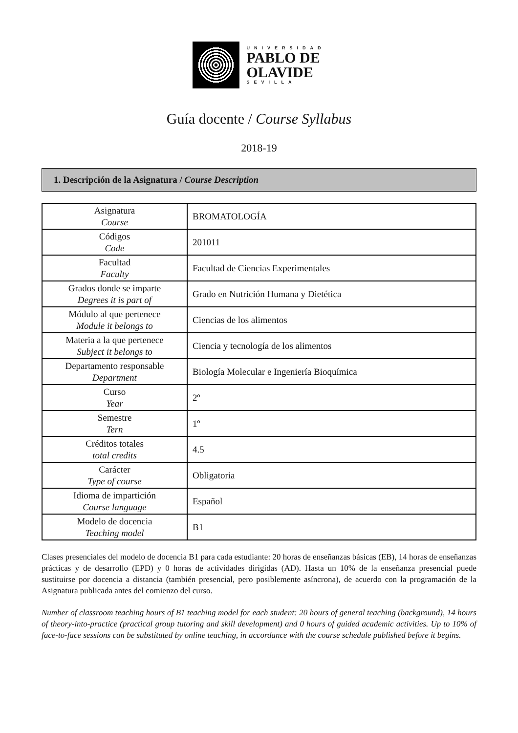UNIVERSIDAD
PABLO DE
OLAVIDE
SEVILLA
Guía docente / Course Syllabus
2018-19
1. Descripción de la Asignatura / Course Description
| Asignatura Course | BROMATOLOGÍA |
| Códigos Code | 201011 |
| Facultad Faculty | Facultad de Ciencias Experimentales |
| Grados donde se imparte Degrees it is part of | Grado en Nutrición Humana y Dietética |
| Módulo al que pertenece Module it belongs to | Ciencias de los alimentos |
| Materia a la que pertenece Subject it belongs to | Ciencia y tecnología de los alimentos |
| Departamento responsable Department | Biología Molecular e Ingeniería Bioquímica |
| Curso Year | 2º |
| Semestre Tern | 1º |
| Créditos totales total credits | 4.5 |
| Carácter Type of course | Obligatoria |
| Idioma de impartición Course language | Español |
| Modelo de docencia Teaching model | B1 |
Clases presenciales del modelo de docencia B1 para cada estudiante: 20 horas de enseñanzas básicas (EB), 14 horas de enseñanzas prácticas y de desarrollo (EPD) y 0 horas de actividades dirigidas (AD). Hasta un 10% de la enseñanza presencial puede sustituirse por docencia a distancia (también presencial, pero posiblemente asíncrona), de acuerdo con la programación de la Asignatura publicada antes del comienzo del curso.
Number of classroom teaching hours of B1 teaching model for each student: 20 hours of general teaching (background), 14 hours of theory-into-practice (practical group tutoring and skill development) and 0 hours of guided academic activities. Up to 10% of face-to-face sessions can be substituted by online teaching, in accordance with the course schedule published before it begins.